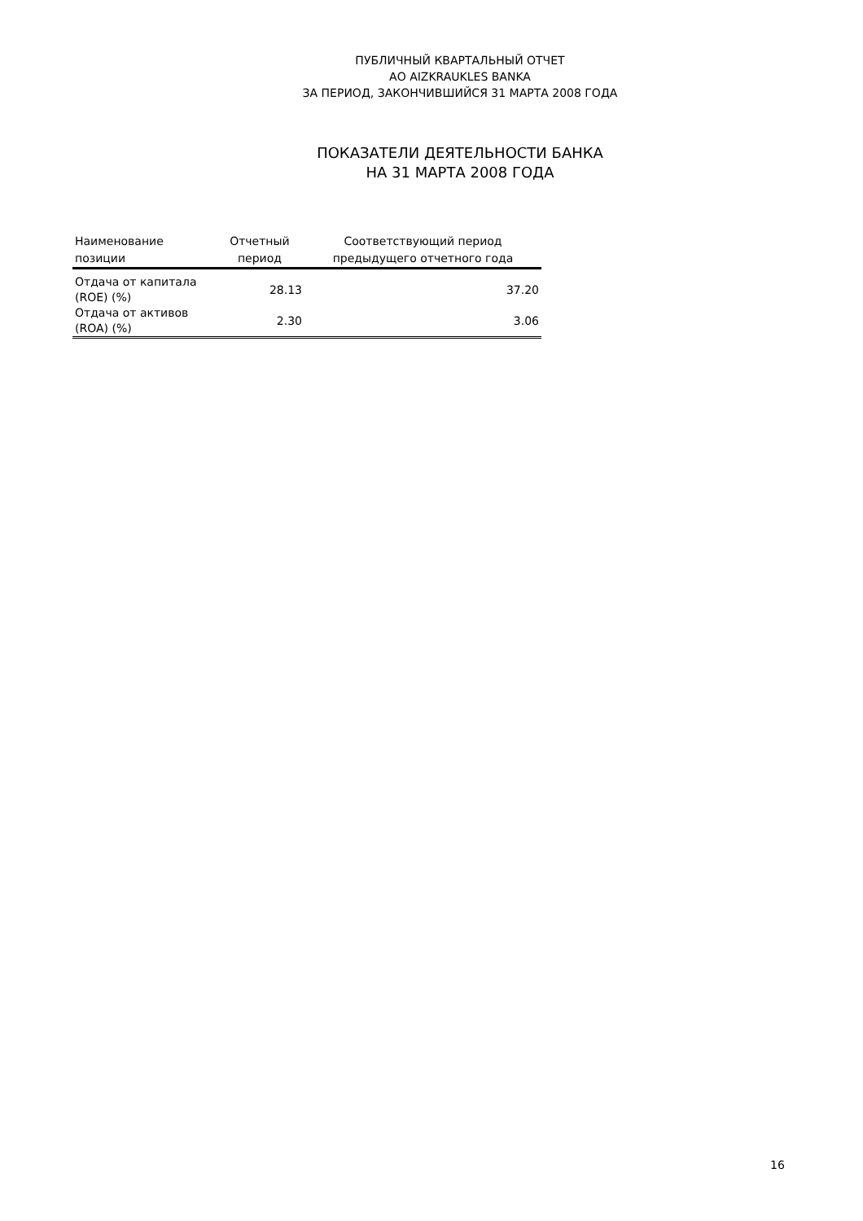ПУБЛИЧНЫЙ КВАРТАЛЬНЫЙ ОТЧЕТ
АО AIZKRAUKLES BANKA
ЗА ПЕРИОД, ЗАКОНЧИВШИЙСЯ 31 МАРТА 2008 ГОДА
ПОКАЗАТЕЛИ ДЕЯТЕЛЬНОСТИ БАНКА
НА 31 МАРТА 2008 ГОДА
| Наименование позиции | Отчетный период | Соответствующий период предыдущего отчетного года |
| --- | --- | --- |
| Отдача от капитала (ROE) (%) | 28.13 | 37.20 |
| Отдача от активов (ROA) (%) | 2.30 | 3.06 |
16